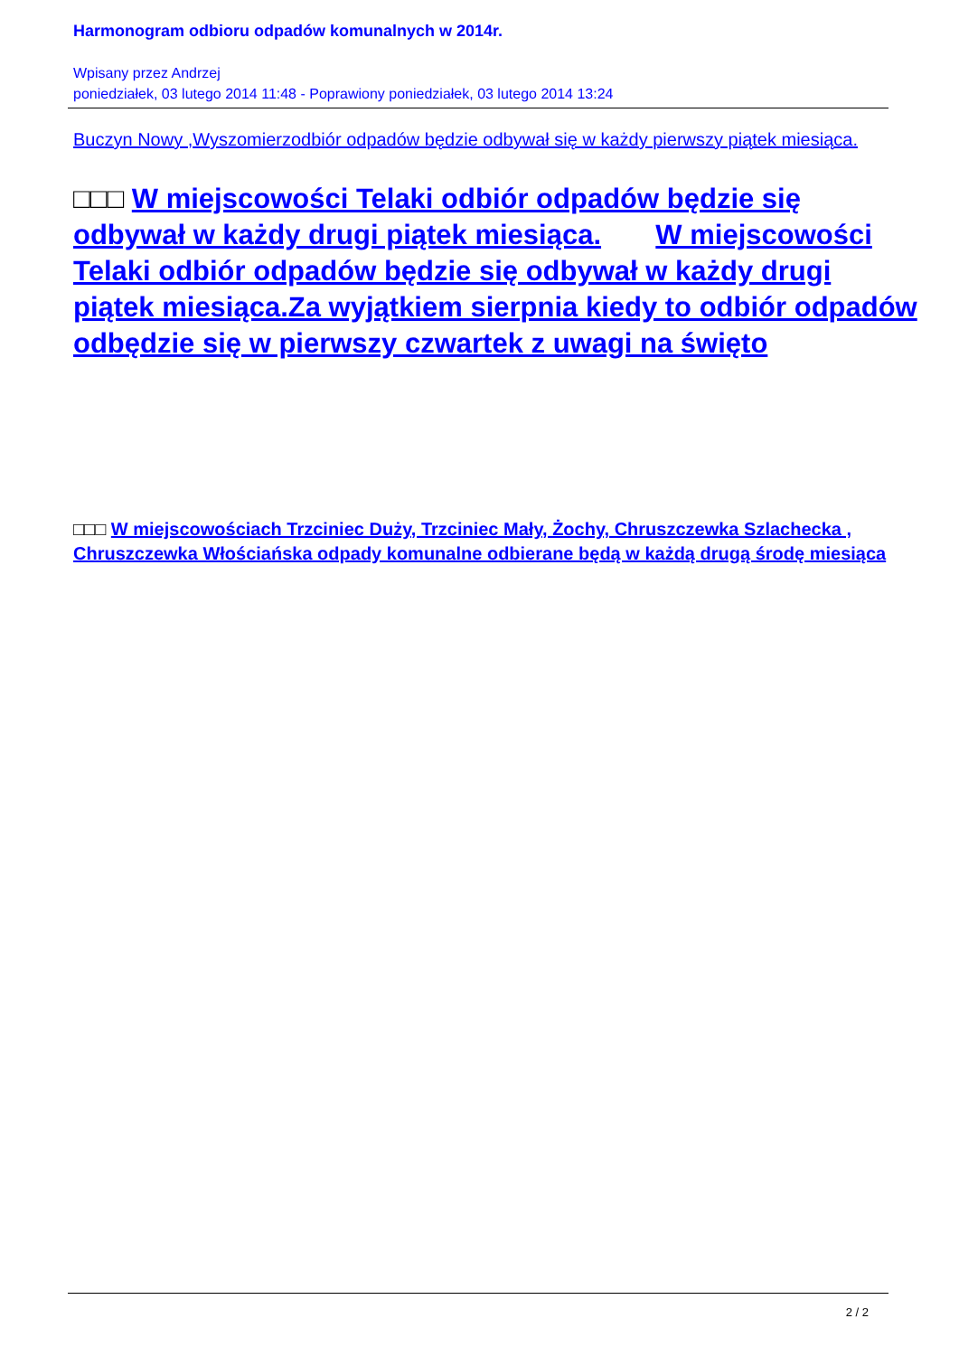Harmonogram odbioru odpadów komunalnych w 2014r.
Wpisany przez Andrzej
poniedziałek, 03 lutego 2014 11:48 - Poprawiony poniedziałek, 03 lutego 2014 13:24
Buczyn Nowy ,Wyszomierzodbiór odpadów będzie odbywał się w każdy pierwszy piątek miesiąca.
□□□ W miejscowości Telaki odbiór odpadów będzie się odbywał w każdy drugi piątek miesiąca. W miejscowości Telaki odbiór odpadów będzie się odbywał w każdy drugi piątek miesiąca.Za wyjątkiem sierpnia kiedy to odbiór odpadów odbędzie się w pierwszy czwartek z uwagi na święto
□□□ W miejscowościach Trzciniec Duży, Trzciniec Mały, Żochy, Chruszczewka Szlachecka , Chruszczewka Włościańska odpady komunalne odbierane będą w każdą drugą środę miesiąca
2 / 2